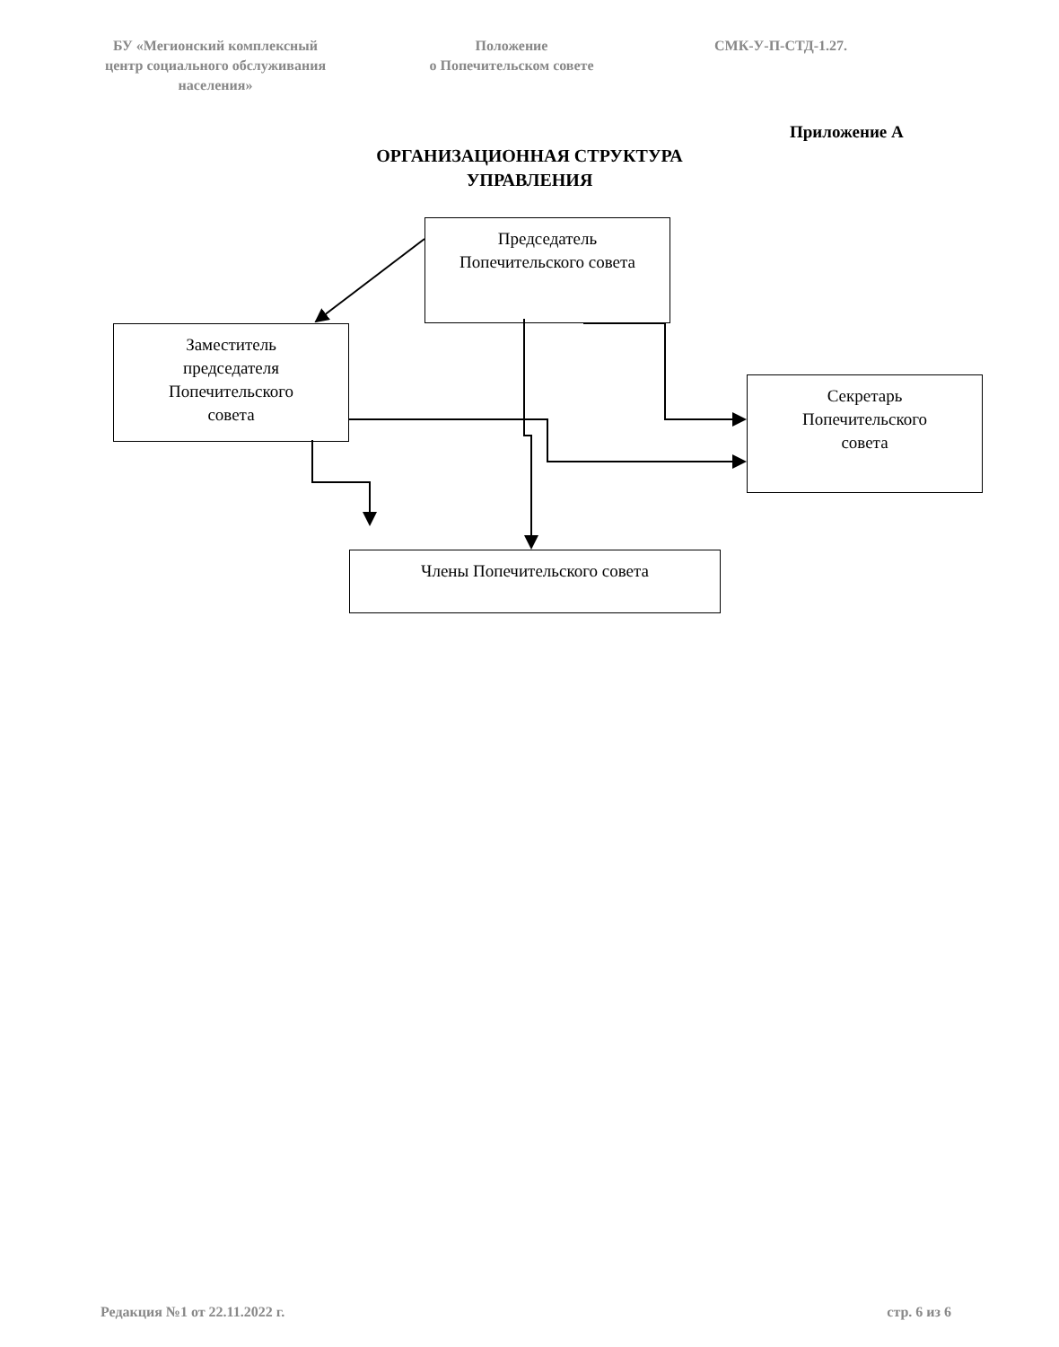БУ «Мегионский комплексный
центр социального обслуживания
населения»
Положение
о Попечительском совете
СМК-У-П-СТД-1.27.
Приложение А
ОРГАНИЗАЦИОННАЯ СТРУКТУРА
УПРАВЛЕНИЯ
Председатель
Попечительского совета
Заместитель
председателя
Попечительского
совета
Секретарь
Попечительского
совета
Члены Попечительского совета
Редакция №1 от 22.11.2022 г. стр. 6 из 6